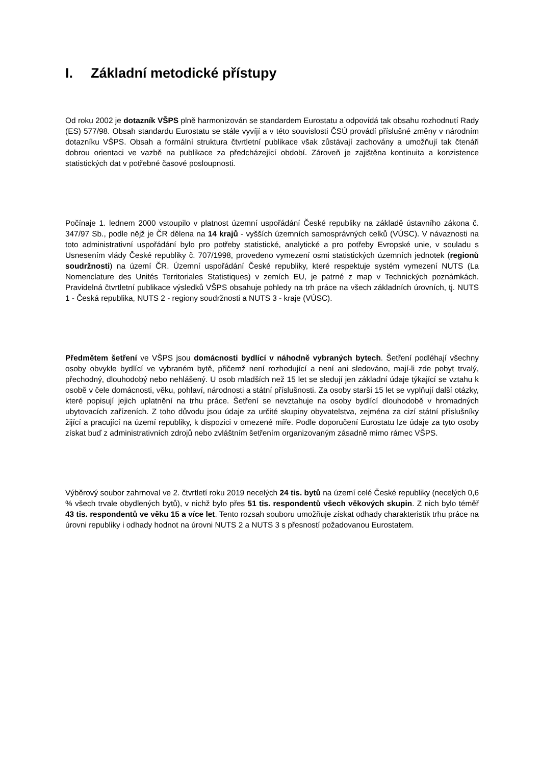I. Základní metodické přístupy
Od roku 2002 je dotazník VŠPS plně harmonizován se standardem Eurostatu a odpovídá tak obsahu rozhodnutí Rady (ES) 577/98. Obsah standardu Eurostatu se stále vyvíjí a v této souvislosti ČSÚ provádí příslušné změny v národním dotazníku VŠPS. Obsah a formální struktura čtvrtletní publikace však zůstávají zachovány a umožňují tak čtenáři dobrou orientaci ve vazbě na publikace za předcházející období. Zároveň je zajištěna kontinuita a konzistence statistických dat v potřebné časové posloupnosti.
Počínaje 1. lednem 2000 vstoupilo v platnost územní uspořádání České republiky na základě ústavního zákona č. 347/97 Sb., podle nějž je ČR dělena na 14 krajů - vyšších územních samosprávných celků (VÚSC). V návaznosti na toto administrativní uspořádání bylo pro potřeby statistické, analytické a pro potřeby Evropské unie, v souladu s Usnesením vlády České republiky č. 707/1998, provedeno vymezení osmi statistických územních jednotek (regionů soudržnosti) na území ČR. Územní uspořádání České republiky, které respektuje systém vymezení NUTS (La Nomenclature des Unités Territoriales Statistiques) v zemích EU, je patrné z map v Technických poznámkách. Pravidelná čtvrtletní publikace výsledků VŠPS obsahuje pohledy na trh práce na všech základních úrovních, tj. NUTS 1 - Česká republika, NUTS 2 - regiony soudržnosti a NUTS 3 - kraje (VÚSC).
Předmětem šetření ve VŠPS jsou domácnosti bydlící v náhodně vybraných bytech. Šetření podléhají všechny osoby obvykle bydlící ve vybraném bytě, přičemž není rozhodující a není ani sledováno, mají-li zde pobyt trvalý, přechodný, dlouhodobý nebo nehlášený. U osob mladších než 15 let se sledují jen základní údaje týkající se vztahu k osobě v čele domácnosti, věku, pohlaví, národnosti a státní příslušnosti. Za osoby starší 15 let se vyplňují další otázky, které popisují jejich uplatnění na trhu práce. Šetření se nevztahuje na osoby bydlící dlouhodobě v hromadných ubytovacích zařízeních. Z toho důvodu jsou údaje za určité skupiny obyvatelstva, zejména za cizí státní příslušníky žijící a pracující na území republiky, k dispozici v omezené míře. Podle doporučení Eurostatu lze údaje za tyto osoby získat buď z administrativních zdrojů nebo zvláštním šetřením organizovaným zásadně mimo rámec VŠPS.
Výběrový soubor zahrnoval ve 2. čtvrtletí roku 2019 necelých 24 tis. bytů na území celé České republiky (necelých 0,6 % všech trvale obydlených bytů), v nichž bylo přes 51 tis. respondentů všech věkových skupin. Z nich bylo téměř 43 tis. respondentů ve věku 15 a více let. Tento rozsah souboru umožňuje získat odhady charakteristik trhu práce na úrovni republiky i odhady hodnot na úrovni NUTS 2 a NUTS 3 s přesností požadovanou Eurostatem.